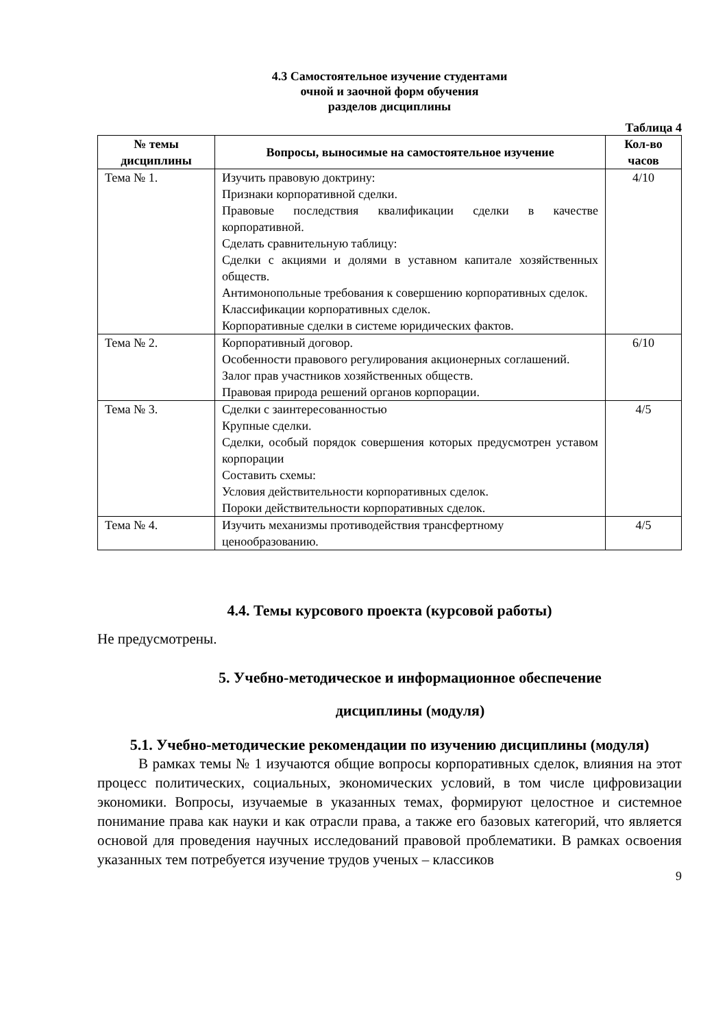4.3 Самостоятельное изучение студентами
очной и заочной форм обучения
разделов дисциплины
Таблица 4
| № темы дисциплины | Вопросы, выносимые на самостоятельное изучение | Кол-во часов |
| --- | --- | --- |
| Тема № 1. | Изучить правовую доктрину: Признаки корпоративной сделки. Правовые последствия квалификации сделки в качестве корпоративной. Сделать сравнительную таблицу: Сделки с акциями и долями в уставном капитале хозяйственных обществ. Антимонопольные требования к совершению корпоративных сделок. Классификации корпоративных сделок. Корпоративные сделки в системе юридических фактов. | 4/10 |
| Тема № 2. | Корпоративный договор. Особенности правового регулирования акционерных соглашений. Залог прав участников хозяйственных обществ. Правовая природа решений органов корпорации. | 6/10 |
| Тема № 3. | Сделки с заинтересованностью Крупные сделки. Сделки, особый порядок совершения которых предусмотрен уставом корпорации Составить схемы: Условия действительности корпоративных сделок. Пороки действительности корпоративных сделок. | 4/5 |
| Тема № 4. | Изучить механизмы противодействия трансфертному ценообразованию. | 4/5 |
4.4. Темы курсового проекта (курсовой работы)
Не предусмотрены.
5. Учебно-методическое и информационное обеспечение
дисциплины (модуля)
5.1. Учебно-методические рекомендации по изучению дисциплины (модуля)
В рамках темы № 1 изучаются общие вопросы корпоративных сделок, влияния на этот процесс политических, социальных, экономических условий, в том числе цифровизации экономики. Вопросы, изучаемые в указанных темах, формируют целостное и системное понимание права как науки и как отрасли права, а также его базовых категорий, что является основой для проведения научных исследований правовой проблематики. В рамках освоения указанных тем потребуется изучение трудов ученых – классиков
9